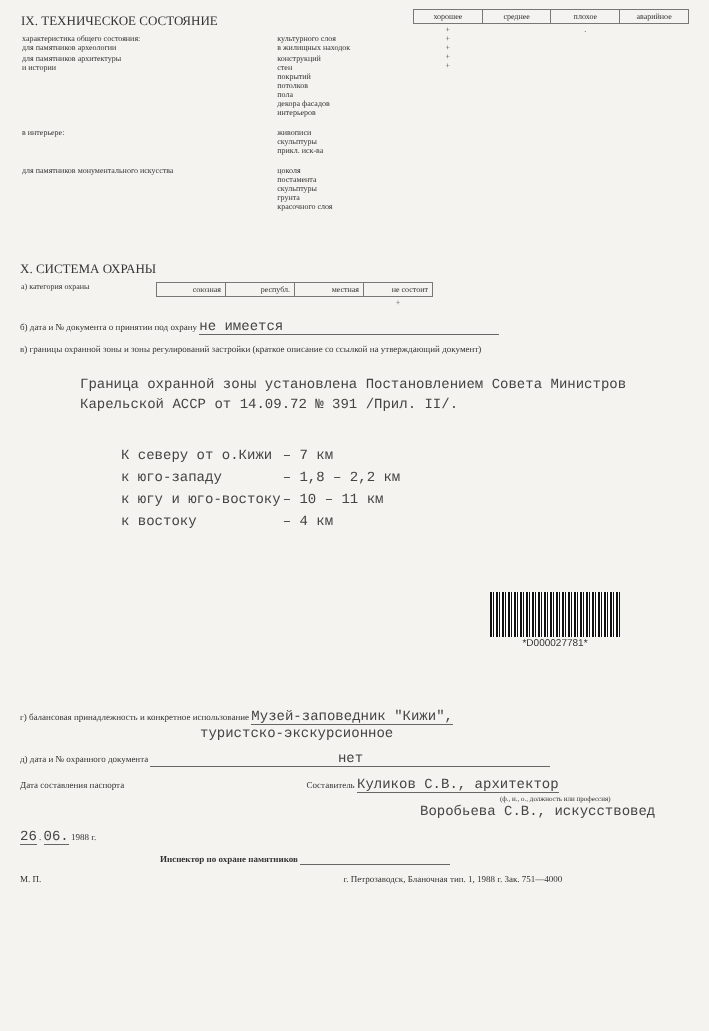| IX. ТЕХНИЧЕСКОЕ СОСТОЯНИЕ / характеристика общего состояния: для памятников археологии / культурного слоя в жилищных находок / / для памятников архитектуры и истории / конструкций стен покрытий потолков пола декора фасадов интерьеров / / в интерьере: / живописи скульптуры прикл. иск-ва / / для памятников монументального искусства / цоколя постамента скульптуры грунта красочного слоя / | / хорошее / среднее / плохое / аварийное / / --- / --- / --- / --- / / + + + + + / / . / / |
X. СИСТЕМА ОХРАНЫ
| а) категория охраны | / союзная / республ. / местная / не состоит / / --- / --- / --- / --- / / / / / + / |
б) дата и № документа о принятии под охрану не имеется
в) границы охранной зоны и зоны регулирований застройки (краткое описание со ссылкой на утверждающий документ)
Граница охранной зоны установлена Постановлением Совета Министров Карельской АССР от 14.09.72 № 391 /Прил. II/.
| К северу от о.Кижи | – 7 км |
| к юго-западу | – 1,8 – 2,2 км |
| к югу и юго-востоку | – 10 – 11 км |
| к востоку | – 4 км |
*D000027781*
г) балансовая принадлежность и конкретное использование Музей-заповедник "Кижи",
туристско-экскурсионное
д) дата и № охранного документа нет
Дата составления паспорта Составитель Куликов С.В., архитектор
(ф., и., о., должность или профессия)
Воробьева С.В., искусствовед
26 . 06. 1988 г.
Инспектор по охране памятников
М. П. г. Петрозаводск, Бланочная тип. 1, 1988 г. Зак. 751—4000